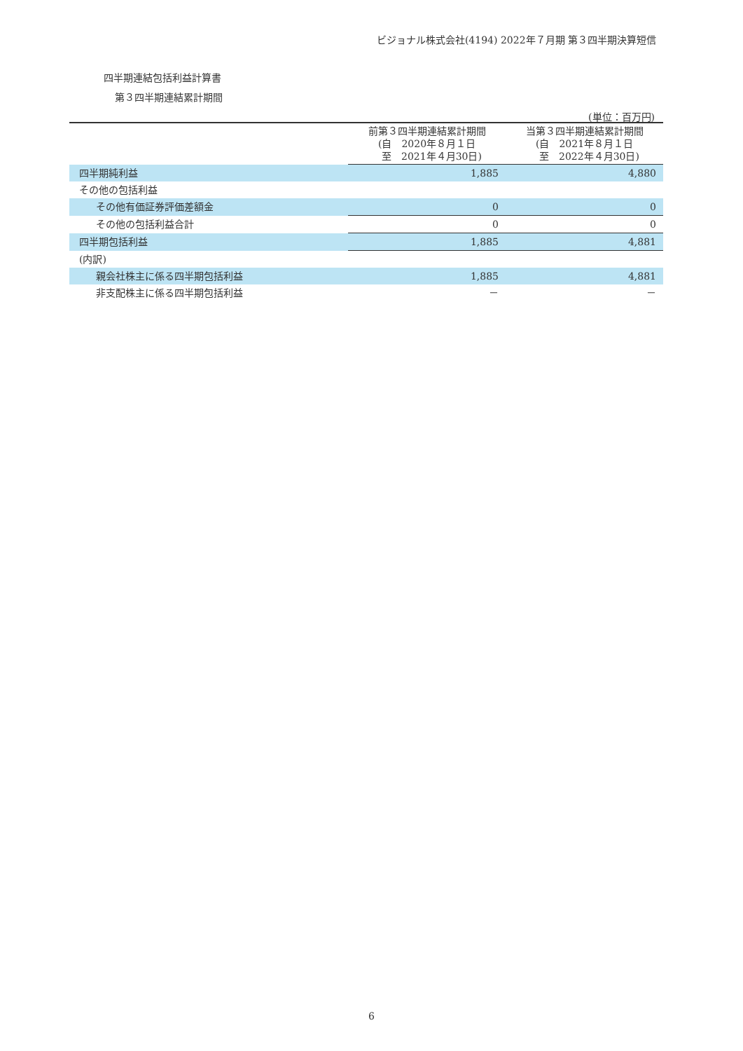ビジョナル株式会社(4194) 2022年７月期 第３四半期決算短信
四半期連結包括利益計算書
第３四半期連結累計期間
(単位：百万円)
| | 前第３四半期連結累計期間 (自 2020年８月１日 至 2021年４月30日) | 当第３四半期連結累計期間 (自 2021年８月１日 至 2022年４月30日) |
| --- | --- | --- |
| 四半期純利益 | 1,885 | 4,880 |
| その他の包括利益 | | |
| その他有価証券評価差額金 | 0 | 0 |
| その他の包括利益合計 | 0 | 0 |
| 四半期包括利益 | 1,885 | 4,881 |
| (内訳) | | |
| 親会社株主に係る四半期包括利益 | 1,885 | 4,881 |
| 非支配株主に係る四半期包括利益 | － | － |
6